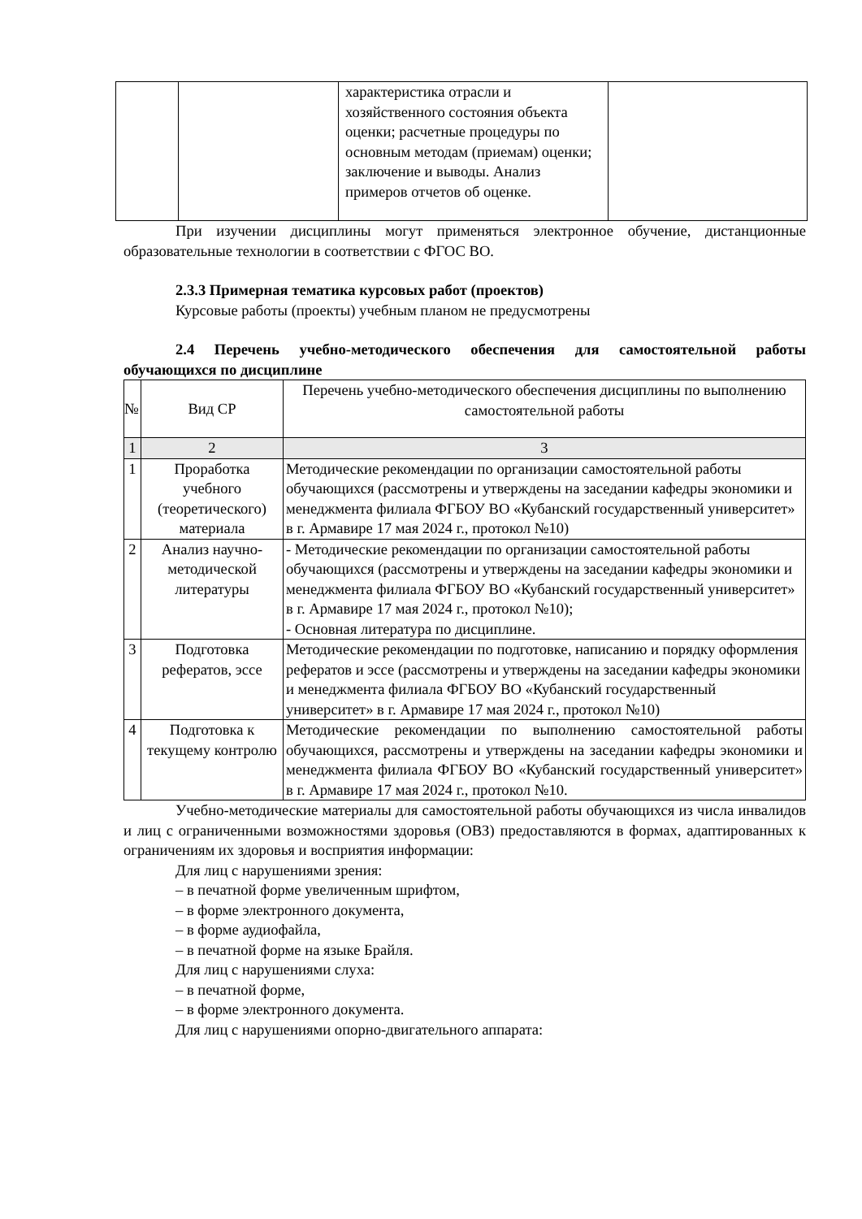| | | характеристика отрасли и хозяйственного состояния объекта оценки; расчетные процедуры по основным методам (приемам) оценки; заключение и выводы. Анализ примеров отчетов об оценке. | |
При изучении дисциплины могут применяться электронное обучение, дистанционные образовательные технологии в соответствии с ФГОС ВО.
2.3.3 Примерная тематика курсовых работ (проектов)
Курсовые работы (проекты) учебным планом не предусмотрены
2.4 Перечень учебно-методического обеспечения для самостоятельной работы обучающихся по дисциплине
| № | Вид СР | Перечень учебно-методического обеспечения дисциплины по выполнению самостоятельной работы |
| 1 | 2 | 3 |
| 1 | Проработка учебного (теоретического) материала | Методические рекомендации по организации самостоятельной работы обучающихся (рассмотрены и утверждены на заседании кафедры экономики и менеджмента филиала ФГБОУ ВО «Кубанский государственный университет» в г. Армавире 17 мая 2024 г., протокол №10) |
| 2 | Анализ научно-методической литературы | - Методические рекомендации по организации самостоятельной работы обучающихся (рассмотрены и утверждены на заседании кафедры экономики и менеджмента филиала ФГБОУ ВО «Кубанский государственный университет» в г. Армавире 17 мая 2024 г., протокол №10); - Основная литература по дисциплине. |
| 3 | Подготовка рефератов, эссе | Методические рекомендации по подготовке, написанию и порядку оформления рефератов и эссе (рассмотрены и утверждены на заседании кафедры экономики и менеджмента филиала ФГБОУ ВО «Кубанский государственный университет» в г. Армавире 17 мая 2024 г., протокол №10) |
| 4 | Подготовка к текущему контролю | Методические рекомендации по выполнению самостоятельной работы обучающихся, рассмотрены и утверждены на заседании кафедры экономики и менеджмента филиала ФГБОУ ВО «Кубанский государственный университет» в г. Армавире 17 мая 2024 г., протокол №10. |
Учебно-методические материалы для самостоятельной работы обучающихся из числа инвалидов и лиц с ограниченными возможностями здоровья (ОВЗ) предоставляются в формах, адаптированных к ограничениям их здоровья и восприятия информации:
Для лиц с нарушениями зрения:
– в печатной форме увеличенным шрифтом,
– в форме электронного документа,
– в форме аудиофайла,
– в печатной форме на языке Брайля.
Для лиц с нарушениями слуха:
– в печатной форме,
– в форме электронного документа.
Для лиц с нарушениями опорно-двигательного аппарата: